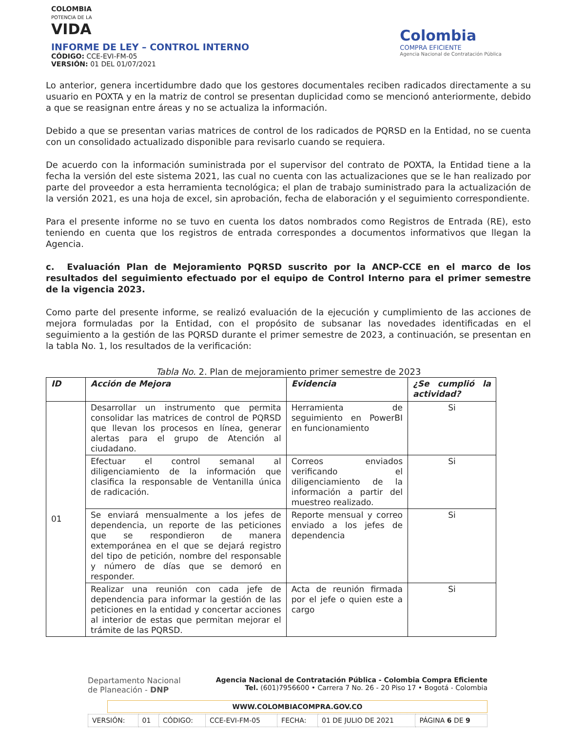COLOMBIA
POTENCIA DE LA
VIDA
INFORME DE LEY – CONTROL INTERNO
CÓDIGO: CCE-EVI-FM-05
VERSIÓN: 01 DEL 01/07/2021
Colombia
COMPRA EFICIENTE
Agencia Nacional de Contratación Pública
Lo anterior, genera incertidumbre dado que los gestores documentales reciben radicados directamente a su usuario en POXTA y en la matriz de control se presentan duplicidad como se mencionó anteriormente, debido a que se reasignan entre áreas y no se actualiza la información.
Debido a que se presentan varias matrices de control de los radicados de PQRSD en la Entidad, no se cuenta con un consolidado actualizado disponible para revisarlo cuando se requiera.
De acuerdo con la información suministrada por el supervisor del contrato de POXTA, la Entidad tiene a la fecha la versión del este sistema 2021, las cual no cuenta con las actualizaciones que se le han realizado por parte del proveedor a esta herramienta tecnológica; el plan de trabajo suministrado para la actualización de la versión 2021, es una hoja de excel, sin aprobación, fecha de elaboración y el seguimiento correspondiente.
Para el presente informe no se tuvo en cuenta los datos nombrados como Registros de Entrada (RE), esto teniendo en cuenta que los registros de entrada correspondes a documentos informativos que llegan la Agencia.
c. Evaluación Plan de Mejoramiento PQRSD suscrito por la ANCP-CCE en el marco de los resultados del seguimiento efectuado por el equipo de Control Interno para el primer semestre de la vigencia 2023.
Como parte del presente informe, se realizó evaluación de la ejecución y cumplimiento de las acciones de mejora formuladas por la Entidad, con el propósito de subsanar las novedades identificadas en el seguimiento a la gestión de las PQRSD durante el primer semestre de 2023, a continuación, se presentan en la tabla No. 1, los resultados de la verificación:
Tabla No. 2. Plan de mejoramiento primer semestre de 2023
| ID | Acción de Mejora | Evidencia | ¿Se cumplió la actividad? |
| --- | --- | --- | --- |
| 01 | Desarrollar un instrumento que permita consolidar las matrices de control de PQRSD que llevan los procesos en línea, generar alertas para el grupo de Atención al ciudadano. | Herramienta de seguimiento en PowerBI en funcionamiento | Si |
| | Efectuar el control semanal al diligenciamiento de la información que clasifica la responsable de Ventanilla única de radicación. | Correos enviados verificando el diligenciamiento de la información a partir del muestreo realizado. | Si |
| | Se enviará mensualmente a los jefes de dependencia, un reporte de las peticiones que se respondieron de manera extemporánea en el que se dejará registro del tipo de petición, nombre del responsable y número de días que se demoró en responder. | Reporte mensual y correo enviado a los jefes de dependencia | Si |
| | Realizar una reunión con cada jefe de dependencia para informar la gestión de las peticiones en la entidad y concertar acciones al interior de estas que permitan mejorar el trámite de las PQRSD. | Acta de reunión firmada por el jefe o quien este a cargo | Si |
Departamento Nacional
de Planeación - DNP
Agencia Nacional de Contratación Pública - Colombia Compra Eficiente
Tel. (601)7956600 • Carrera 7 No. 26 - 20 Piso 17 • Bogotá - Colombia
WWW.COLOMBIACOMPRA.GOV.CO
| VERSIÓN: | 01 | CÓDIGO: | CCE-EVI-FM-05 | FECHA: | 01 DE JULIO DE 2021 | PÁGINA 6 DE 9 |